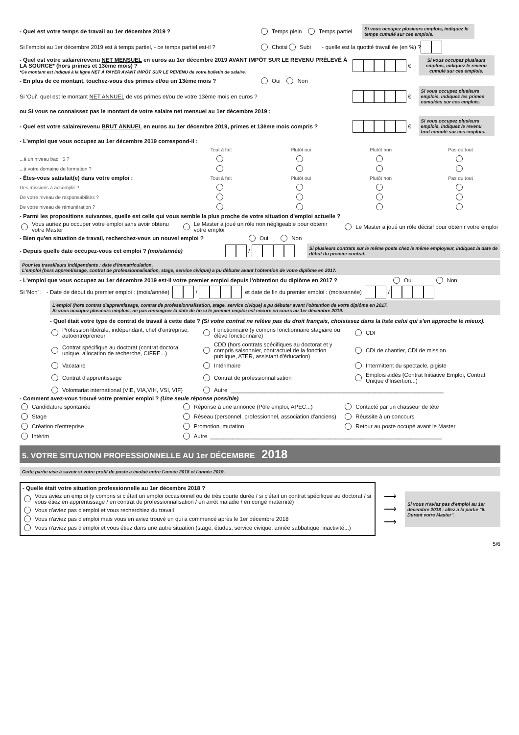- Quel est votre temps de travail au 1er décembre 2019 ?
Temps plein Temps partiel
Si vous occupez plusieurs emplois, indiquez le temps cumulé sur ces emplois.
Si l'emploi au 1er décembre 2019 est à temps partiel, - ce temps partiel est-il ?
Choisi Subi - quelle est la quotité travaillée (en %) ?
- Quel est votre salaire/revenu NET MENSUEL en euros au 1er décembre 2019 AVANT IMPÔT SUR LE REVENU PRÉLEVÉ À LA SOURCE* (hors primes et 13ème mois) ?
*Ce montant est indiqué à la ligne NET À PAYER AVANT IMPÔT SUR LE REVENU de votre bulletin de salaire.
€
Si vous occupez plusieurs emplois, indiquez le revenu cumulé sur ces emplois.
- En plus de ce montant, touchez-vous des primes et/ou un 13ème mois ?
Oui Non
Si 'Oui', quel est le montant NET ANNUEL de vos primes et/ou de votre 13ème mois en euros ?
€
Si vous occupez plusieurs emplois, indiquez les primes cumulées sur ces emplois.
ou Si vous ne connaissez pas le montant de votre salaire net mensuel au 1er décembre 2019 :
- Quel est votre salaire/revenu BRUT ANNUEL en euros au 1er décembre 2019, primes et 13ème mois compris ?
€
Si vous occupez plusieurs emplois, indiquez le revenu brut cumulé sur ces emplois.
- L'emploi que vous occupez au 1er décembre 2019 correspond-il :
Tout à fait Plutôt oui Plutôt non Pas du tout
...à un niveau bac +5 ?
...à votre domaine de formation ?
- Êtes-vous satisfait(e) dans votre emploi : Tout à fait Plutôt oui Plutôt non Pas du tout
Des missions à accomplir ?
De votre niveau de responsabilités ?
De votre niveau de rémunération ?
- Parmi les propositions suivantes, quelle est celle qui vous semble la plus proche de votre situation d'emploi actuelle ?
Vous auriez pu occuper votre emploi sans avoir obtenu votre Master
Le Master a joué un rôle non négligeable pour obtenir votre emploi
Le Master a joué un rôle décisif pour obtenir votre emploi
- Bien qu'en situation de travail, recherchez-vous un nouvel emploi ?
Oui Non
- Depuis quelle date occupez-vous cet emploi ? (mois/année)
/
Si plusieurs contrats sur le même poste chez le même employeur, indiquez la date de début du premier contrat.
Pour les travailleurs indépendants : date d'immatriculation.
L'emploi (hors apprentissage, contrat de professionnalisation, stage, service civique) a pu débuter avant l'obtention de votre diplôme en 2017.
- L'emploi que vous occupez au 1er décembre 2019 est-il votre premier emploi depuis l'obtention du diplôme en 2017 ?
Oui Non
Si 'Non' : - Date de début du premier emploi : (mois/année) / et date de fin du premier emploi : (mois/année) /
L'emploi (hors contrat d'apprentissage, contrat de professionnalisation, stage, service civique) a pu débuter avant l'obtention de votre diplôme en 2017.
Si vous occupez plusieurs emplois, ne pas renseigner la date de fin si le premier emploi est encore en cours au 1er décembre 2019.
- Quel était votre type de contrat de travail à cette date ? (Si votre contrat ne relève pas du droit français, choisissez dans la liste celui qui s'en approche le mieux).
Profession libérale, indépendant, chef d'entreprise, autoentrepreneur
Fonctionnaire (y compris fonctionnaire stagiaire ou élève fonctionnaire)
CDI
Contrat spécifique au doctorat (contrat doctoral unique, allocation de recherche, CIFRE...)
CDD (hors contrats spécifiques au doctorat et y compris saisonnier, contractuel de la fonction publique, ATER, assistant d'éducation)
CDI de chantier, CDI de mission
Vacataire
Intérimaire
Intermittent du spectacle, pigiste
Contrat d'apprentissage
Contrat de professionnalisation
Emplois aidés (Contrat Initiative Emploi, Contrat Unique d'Insertion...)
Volontariat international (VIE, VIA,VIH, VSI, VIF)
Autre ____________________________________________________________________
- Comment avez-vous trouvé votre premier emploi ? (Une seule réponse possible)
Candidature spontanée
Réponse à une annonce (Pôle emploi, APEC...)
Contacté par un chasseur de tête
Stage
Réseau (personnel, professionnel, association d'anciens)
Réussite à un concours
Création d'entreprise
Promotion, mutation
Retour au poste occupé avant le Master
Intérim
Autre __________________________________________________________________________
5. VOTRE SITUATION PROFESSIONNELLE AU 1er DÉCEMBRE 2018
Cette partie vise à savoir si votre profil de poste a évolué entre l'année 2018 et l'année 2019.
- Quelle était votre situation professionnelle au 1er décembre 2018 ?
Vous aviez un emploi (y compris si c'était un emploi occasionnel ou de très courte durée / si c'était un contrat spécifique au doctorat / si vous étiez en apprentissage / en contrat de professionnalisation / en arrêt maladie / en congé maternité)
Vous n'aviez pas d'emploi et vous recherchiez du travail
Vous n'aviez pas d'emploi mais vous en aviez trouvé un qui a commencé après le 1er décembre 2018
Vous n'aviez pas d'emploi et vous étiez dans une autre situation (stage, études, service civique, année sabbatique, inactivité...)
⟶
⟶
⟶
Si vous n'aviez pas d'emploi au 1er décembre 2018 : allez à la partie "6. Durant votre Master".
5/6